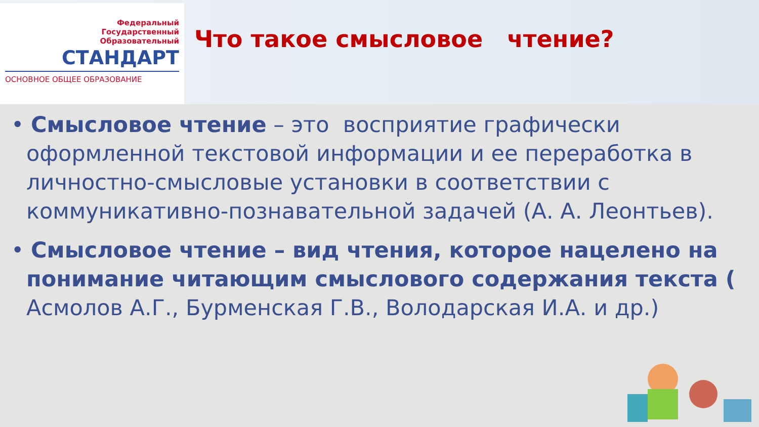Федеральный
Государственный
Образовательный
СТАНДАРТ
ОСНОВНОЕ ОБЩЕЕ ОБРАЗОВАНИЕ
Что такое смысловое чтение?
• Смысловое чтение – это восприятие графически оформленной текстовой информации и ее переработка в личностно-смысловые установки в соответствии с коммуникативно-познавательной задачей (А. А. Леонтьев).
• Смысловое чтение – вид чтения, которое нацелено на понимание читающим смыслового содержания текста ( Асмолов А.Г., Бурменская Г.В., Володарская И.А. и др.)